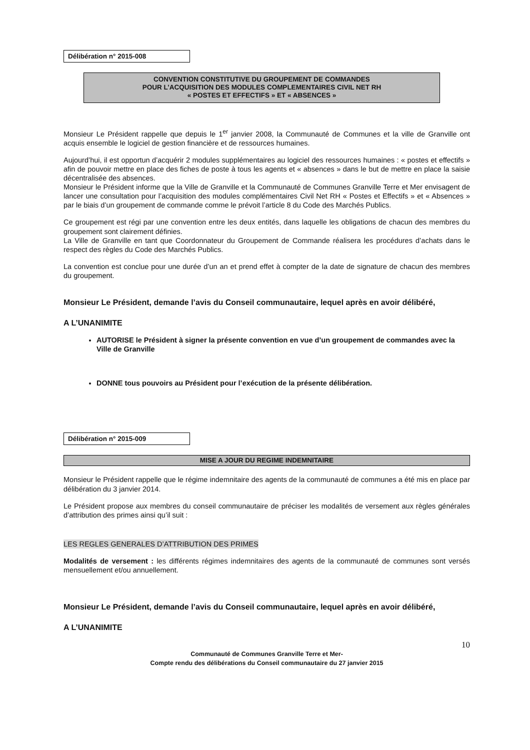Délibération n° 2015-008
CONVENTION CONSTITUTIVE DU GROUPEMENT DE COMMANDES
POUR L’ACQUISITION DES MODULES COMPLEMENTAIRES CIVIL NET RH
« POSTES ET EFFECTIFS » ET « ABSENCES »
Monsieur Le Président rappelle que depuis le 1<sup>er</sup> janvier 2008, la Communauté de Communes et la ville de Granville ont acquis ensemble le logiciel de gestion financière et de ressources humaines.
Aujourd’hui, il est opportun d’acquérir 2 modules supplémentaires au logiciel des ressources humaines : « postes et effectifs » afin de pouvoir mettre en place des fiches de poste à tous les agents et « absences » dans le but de mettre en place la saisie décentralisée des absences.
Monsieur le Président informe que la Ville de Granville et la Communauté de Communes Granville Terre et Mer envisagent de lancer une consultation pour l’acquisition des modules complémentaires Civil Net RH « Postes et Effectifs » et « Absences » par le biais d’un groupement de commande comme le prévoit l’article 8 du Code des Marchés Publics.
Ce groupement est régi par une convention entre les deux entités, dans laquelle les obligations de chacun des membres du groupement sont clairement définies.
La Ville de Granville en tant que Coordonnateur du Groupement de Commande réalisera les procédures d’achats dans le respect des règles du Code des Marchés Publics.
La convention est conclue pour une durée d’un an et prend effet à compter de la date de signature de chacun des membres du groupement.
Monsieur Le Président, demande l’avis du Conseil communautaire, lequel après en avoir délibéré,
A L’UNANIMITE
AUTORISE le Président à signer la présente convention en vue d’un groupement de commandes avec la Ville de Granville
DONNE tous pouvoirs au Président pour l’exécution de la présente délibération.
Délibération n° 2015-009
MISE A JOUR DU REGIME INDEMNITAIRE
Monsieur le Président rappelle que le régime indemnitaire des agents de la communauté de communes a été mis en place par délibération du 3 janvier 2014.
Le Président propose aux membres du conseil communautaire de préciser les modalités de versement aux règles générales d’attribution des primes ainsi qu’il suit :
LES REGLES GENERALES D’ATTRIBUTION DES PRIMES
Modalités de versement : les différents régimes indemnitaires des agents de la communauté de communes sont versés mensuellement et/ou annuellement.
Monsieur Le Président, demande l’avis du Conseil communautaire, lequel après en avoir délibéré,
A L’UNANIMITE
10
Communauté de Communes Granville Terre et Mer-
Compte rendu des délibérations du Conseil communautaire du 27 janvier 2015